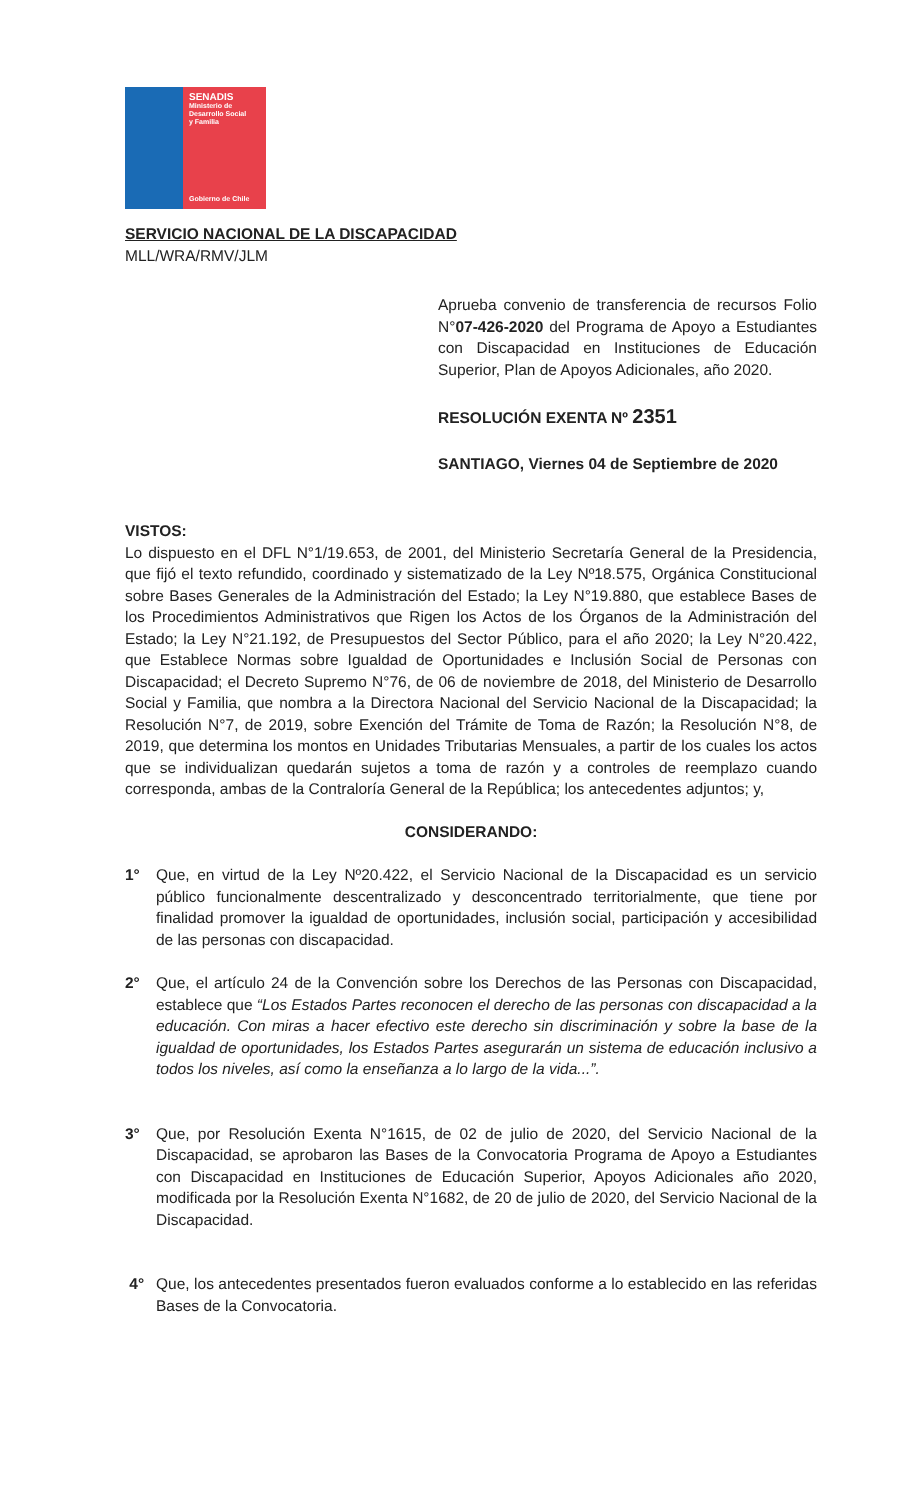SENADIS
Ministerio de
Desarrollo Social
y Familia
Gobierno de Chile
SERVICIO NACIONAL DE LA DISCAPACIDAD
MLL/WRA/RMV/JLM
Aprueba convenio de transferencia de recursos Folio N°07-426-2020 del Programa de Apoyo a Estudiantes con Discapacidad en Instituciones de Educación Superior, Plan de Apoyos Adicionales, año 2020.
RESOLUCIÓN EXENTA Nº 2351
SANTIAGO, Viernes 04 de Septiembre de 2020
VISTOS:
Lo dispuesto en el DFL N°1/19.653, de 2001, del Ministerio Secretaría General de la Presidencia, que fijó el texto refundido, coordinado y sistematizado de la Ley Nº18.575, Orgánica Constitucional sobre Bases Generales de la Administración del Estado; la Ley N°19.880, que establece Bases de los Procedimientos Administrativos que Rigen los Actos de los Órganos de la Administración del Estado; la Ley N°21.192, de Presupuestos del Sector Público, para el año 2020; la Ley N°20.422, que Establece Normas sobre Igualdad de Oportunidades e Inclusión Social de Personas con Discapacidad; el Decreto Supremo N°76, de 06 de noviembre de 2018, del Ministerio de Desarrollo Social y Familia, que nombra a la Directora Nacional del Servicio Nacional de la Discapacidad; la Resolución N°7, de 2019, sobre Exención del Trámite de Toma de Razón; la Resolución N°8, de 2019, que determina los montos en Unidades Tributarias Mensuales, a partir de los cuales los actos que se individualizan quedarán sujetos a toma de razón y a controles de reemplazo cuando corresponda, ambas de la Contraloría General de la República; los antecedentes adjuntos; y,
CONSIDERANDO:
1° Que, en virtud de la Ley Nº20.422, el Servicio Nacional de la Discapacidad es un servicio público funcionalmente descentralizado y desconcentrado territorialmente, que tiene por finalidad promover la igualdad de oportunidades, inclusión social, participación y accesibilidad de las personas con discapacidad.
2° Que, el artículo 24 de la Convención sobre los Derechos de las Personas con Discapacidad, establece que “Los Estados Partes reconocen el derecho de las personas con discapacidad a la educación. Con miras a hacer efectivo este derecho sin discriminación y sobre la base de la igualdad de oportunidades, los Estados Partes asegurarán un sistema de educación inclusivo a todos los niveles, así como la enseñanza a lo largo de la vida...”.
3° Que, por Resolución Exenta N°1615, de 02 de julio de 2020, del Servicio Nacional de la Discapacidad, se aprobaron las Bases de la Convocatoria Programa de Apoyo a Estudiantes con Discapacidad en Instituciones de Educación Superior, Apoyos Adicionales año 2020, modificada por la Resolución Exenta N°1682, de 20 de julio de 2020, del Servicio Nacional de la Discapacidad.
4° Que, los antecedentes presentados fueron evaluados conforme a lo establecido en las referidas Bases de la Convocatoria.